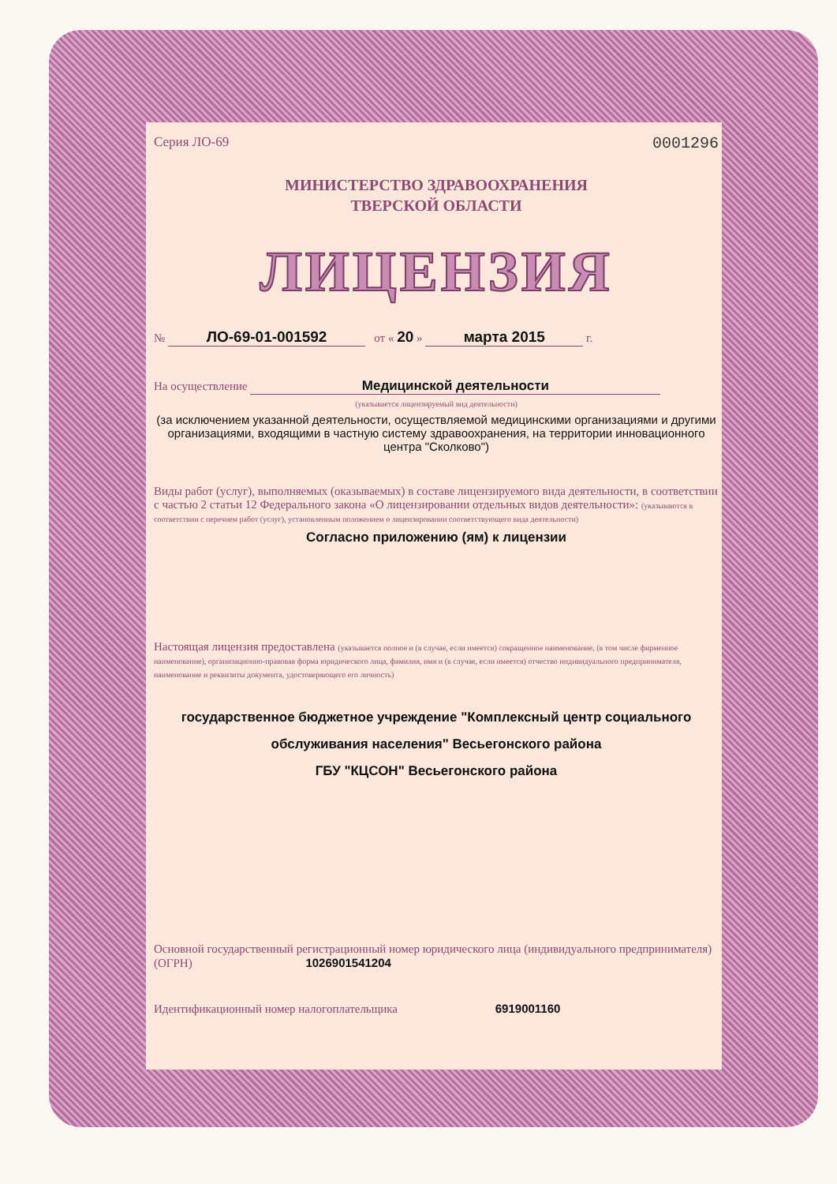Серия ЛО-69 0001296
МИНИСТЕРСТВО ЗДРАВООХРАНЕНИЯ
ТВЕРСКОЙ ОБЛАСТИ
ЛИЦЕНЗИЯ
№ ЛО-69-01-001592 от « 20 » марта 2015 г.
На осуществление Медицинской деятельности
(указывается лицензируемый вид деятельности)
(за исключением указанной деятельности, осуществляемой медицинскими организациями и другими организациями, входящими в частную систему здравоохранения, на территории инновационного центра "Сколково")
Виды работ (услуг), выполняемых (оказываемых) в составе лицензируемого вида деятельности, в соответствии с частью 2 статьи 12 Федерального закона «О лицензировании отдельных видов деятельности»: (указываются в соответствии с перечнем работ (услуг), установленным положением о лицензировании соответствующего вида деятельности)
Согласно приложению (ям) к лицензии
Настоящая лицензия предоставлена (указывается полное и (в случае, если имеется) сокращенное наименование, (в том числе фирменное наименование), организационно-правовая форма юридического лица, фамилия, имя и (в случае, если имеется) отчество индивидуального предпринимателя, наименование и реквизиты документа, удостоверяющего его личность)
государственное бюджетное учреждение "Комплексный центр социального обслуживания населения" Весьегонского района
ГБУ "КЦСОН" Весьегонского района
Основной государственный регистрационный номер юридического лица (индивидуального предпринимателя) (ОГРН) 1026901541204
Идентификационный номер налогоплательщика 6919001160